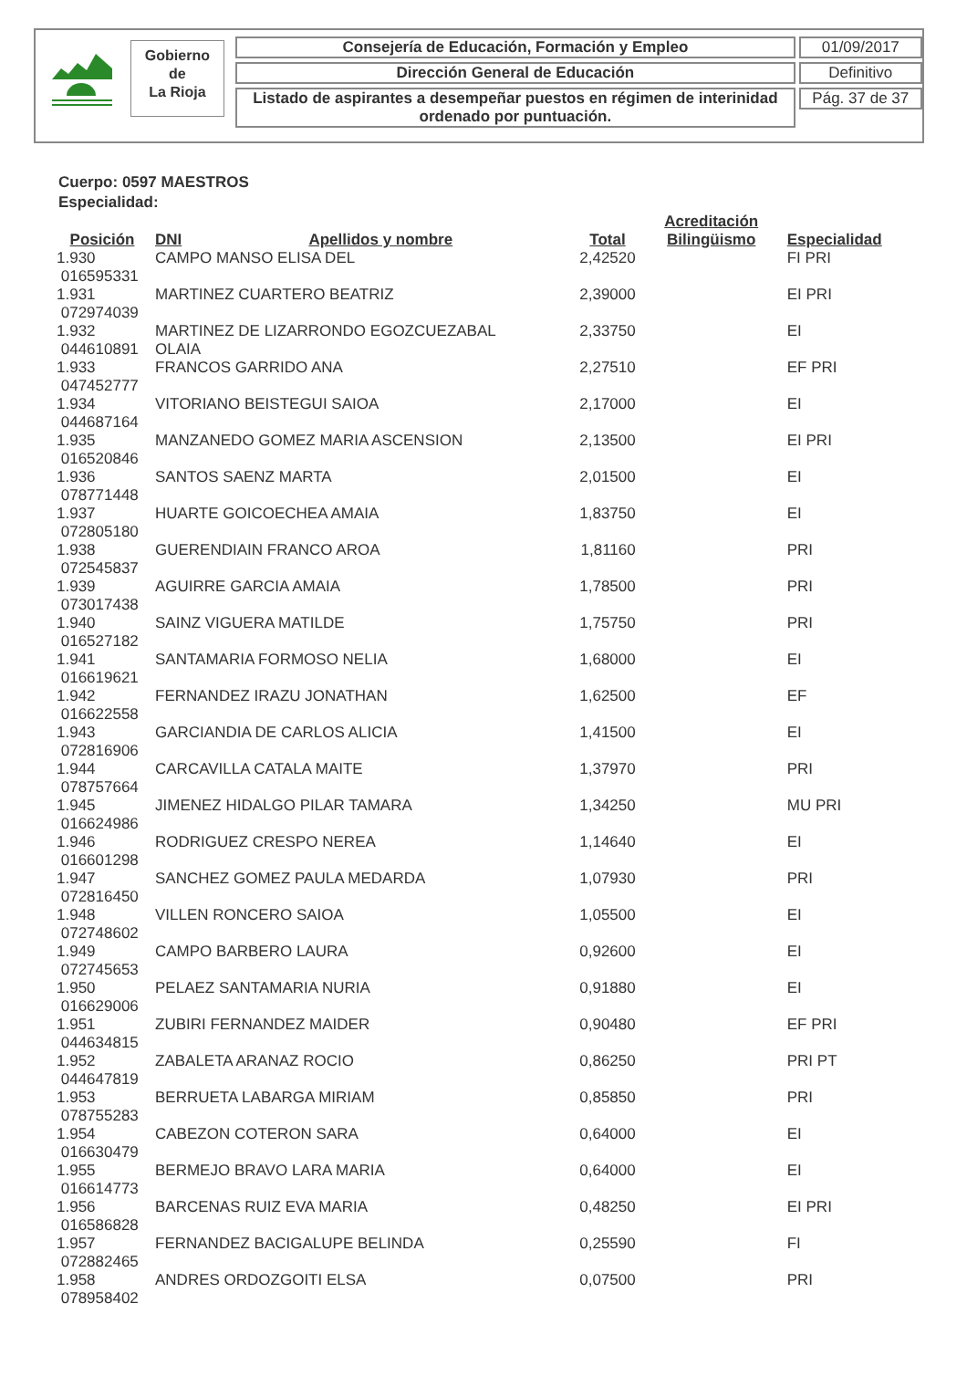Gobierno
de
La Rioja
Consejería de Educación, Formación y Empleo
Dirección General de Educación
Listado de aspirantes a desempeñar puestos en régimen de interinidad
ordenado por puntuación.
01/09/2017
Definitivo
Pág. 37 de 37
Cuerpo: 0597 MAESTROS
Especialidad:
| Posición | DNI | Apellidos y nombre | Total | Acreditación Bilingüismo | Especialidad |
| --- | --- | --- | --- | --- | --- |
| 1.930 016595331 | CAMPO MANSO ELISA DEL | | 2,42520 | | FI PRI |
| 1.931 072974039 | MARTINEZ CUARTERO BEATRIZ | | 2,39000 | | EI PRI |
| 1.932 044610891 | MARTINEZ DE LIZARRONDO EGOZCUEZABAL OLAIA | | 2,33750 | | EI |
| 1.933 047452777 | FRANCOS GARRIDO ANA | | 2,27510 | | EF PRI |
| 1.934 044687164 | VITORIANO BEISTEGUI SAIOA | | 2,17000 | | EI |
| 1.935 016520846 | MANZANEDO GOMEZ MARIA ASCENSION | | 2,13500 | | EI PRI |
| 1.936 078771448 | SANTOS SAENZ MARTA | | 2,01500 | | EI |
| 1.937 072805180 | HUARTE GOICOECHEA AMAIA | | 1,83750 | | EI |
| 1.938 072545837 | GUERENDIAIN FRANCO AROA | | 1,81160 | | PRI |
| 1.939 073017438 | AGUIRRE GARCIA AMAIA | | 1,78500 | | PRI |
| 1.940 016527182 | SAINZ VIGUERA MATILDE | | 1,75750 | | PRI |
| 1.941 016619621 | SANTAMARIA FORMOSO NELIA | | 1,68000 | | EI |
| 1.942 016622558 | FERNANDEZ IRAZU JONATHAN | | 1,62500 | | EF |
| 1.943 072816906 | GARCIANDIA DE CARLOS ALICIA | | 1,41500 | | EI |
| 1.944 078757664 | CARCAVILLA CATALA MAITE | | 1,37970 | | PRI |
| 1.945 016624986 | JIMENEZ HIDALGO PILAR TAMARA | | 1,34250 | | MU PRI |
| 1.946 016601298 | RODRIGUEZ CRESPO NEREA | | 1,14640 | | EI |
| 1.947 072816450 | SANCHEZ GOMEZ PAULA MEDARDA | | 1,07930 | | PRI |
| 1.948 072748602 | VILLEN RONCERO SAIOA | | 1,05500 | | EI |
| 1.949 072745653 | CAMPO BARBERO LAURA | | 0,92600 | | EI |
| 1.950 016629006 | PELAEZ SANTAMARIA NURIA | | 0,91880 | | EI |
| 1.951 044634815 | ZUBIRI FERNANDEZ MAIDER | | 0,90480 | | EF PRI |
| 1.952 044647819 | ZABALETA ARANAZ ROCIO | | 0,86250 | | PRI PT |
| 1.953 078755283 | BERRUETA LABARGA MIRIAM | | 0,85850 | | PRI |
| 1.954 016630479 | CABEZON COTERON SARA | | 0,64000 | | EI |
| 1.955 016614773 | BERMEJO BRAVO LARA MARIA | | 0,64000 | | EI |
| 1.956 016586828 | BARCENAS RUIZ EVA MARIA | | 0,48250 | | EI PRI |
| 1.957 072882465 | FERNANDEZ BACIGALUPE BELINDA | | 0,25590 | | FI |
| 1.958 078958402 | ANDRES ORDOZGOITI ELSA | | 0,07500 | | PRI |